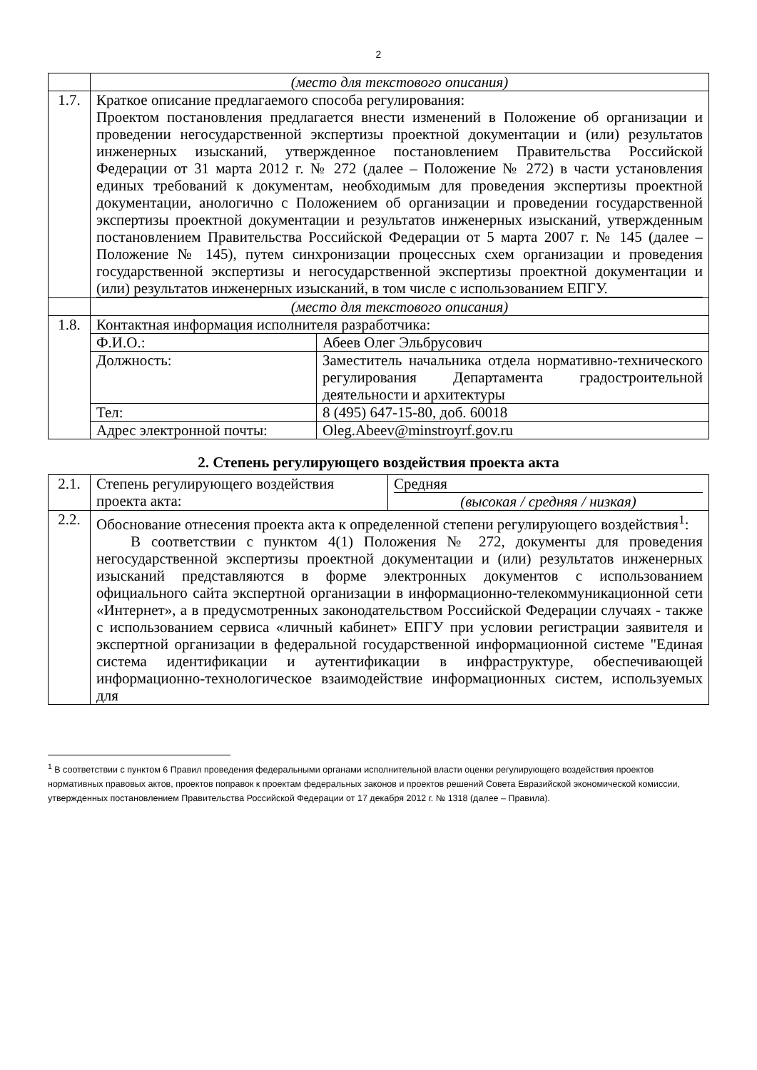2
| | (место для текстового описания) | |
| 1.7. | Краткое описание предлагаемого способа регулирования: Проектом постановления предлагается внести изменений в Положение об организации и проведении негосударственной экспертизы проектной документации и (или) результатов инженерных изысканий, утвержденное постановлением Правительства Российской Федерации от 31 марта 2012 г. № 272 (далее – Положение № 272) в части установления единых требований к документам, необходимым для проведения экспертизы проектной документации, анологично с Положением об организации и проведении государственной экспертизы проектной документации и результатов инженерных изысканий, утвержденным постановлением Правительства Российской Федерации от 5 марта 2007 г. № 145 (далее – Положение № 145), путем синхронизации процессных схем организации и проведения государственной экспертизы и негосударственной экспертизы проектной документации и (или) результатов инженерных изысканий, в том числе с использованием ЕПГУ. | |
| | (место для текстового описания) | |
| 1.8. | Контактная информация исполнителя разработчика: | |
| | Ф.И.О.: | Абеев Олег Эльбрусович |
| | Должность: | Заместитель начальника отдела нормативно-технического регулирования Департамента градостроительной деятельности и архитектуры |
| | Тел: | 8 (495) 647-15-80, доб. 60018 |
| | Адрес электронной почты: | Oleg.Abeev@minstroyrf.gov.ru |
2. Степень регулирующего воздействия проекта акта
| 2.1. | Степень регулирующего воздействия проекта акта: | Средняя (высокая / средняя / низкая) |
| 2.2. | Обоснование отнесения проекта акта к определенной степени регулирующего воздействия<sup>1</sup>: В соответствии с пунктом 4(1) Положения № 272, документы для проведения негосударственной экспертизы проектной документации и (или) результатов инженерных изысканий представляются в форме электронных документов с использованием официального сайта экспертной организации в информационно-телекоммуникационной сети «Интернет», а в предусмотренных законодательством Российской Федерации случаях - также с использованием сервиса «личный кабинет» ЕПГУ при условии регистрации заявителя и экспертной организации в федеральной государственной информационной системе "Единая система идентификации и аутентификации в инфраструктуре, обеспечивающей информационно-технологическое взаимодействие информационных систем, используемых для | |
<sup>1</sup> В соответствии с пунктом 6 Правил проведения федеральными органами исполнительной власти оценки регулирующего воздействия проектов нормативных правовых актов, проектов поправок к проектам федеральных законов и проектов решений Совета Евразийской экономической комиссии, утвержденных постановлением Правительства Российской Федерации от 17 декабря 2012 г. № 1318 (далее – Правила).